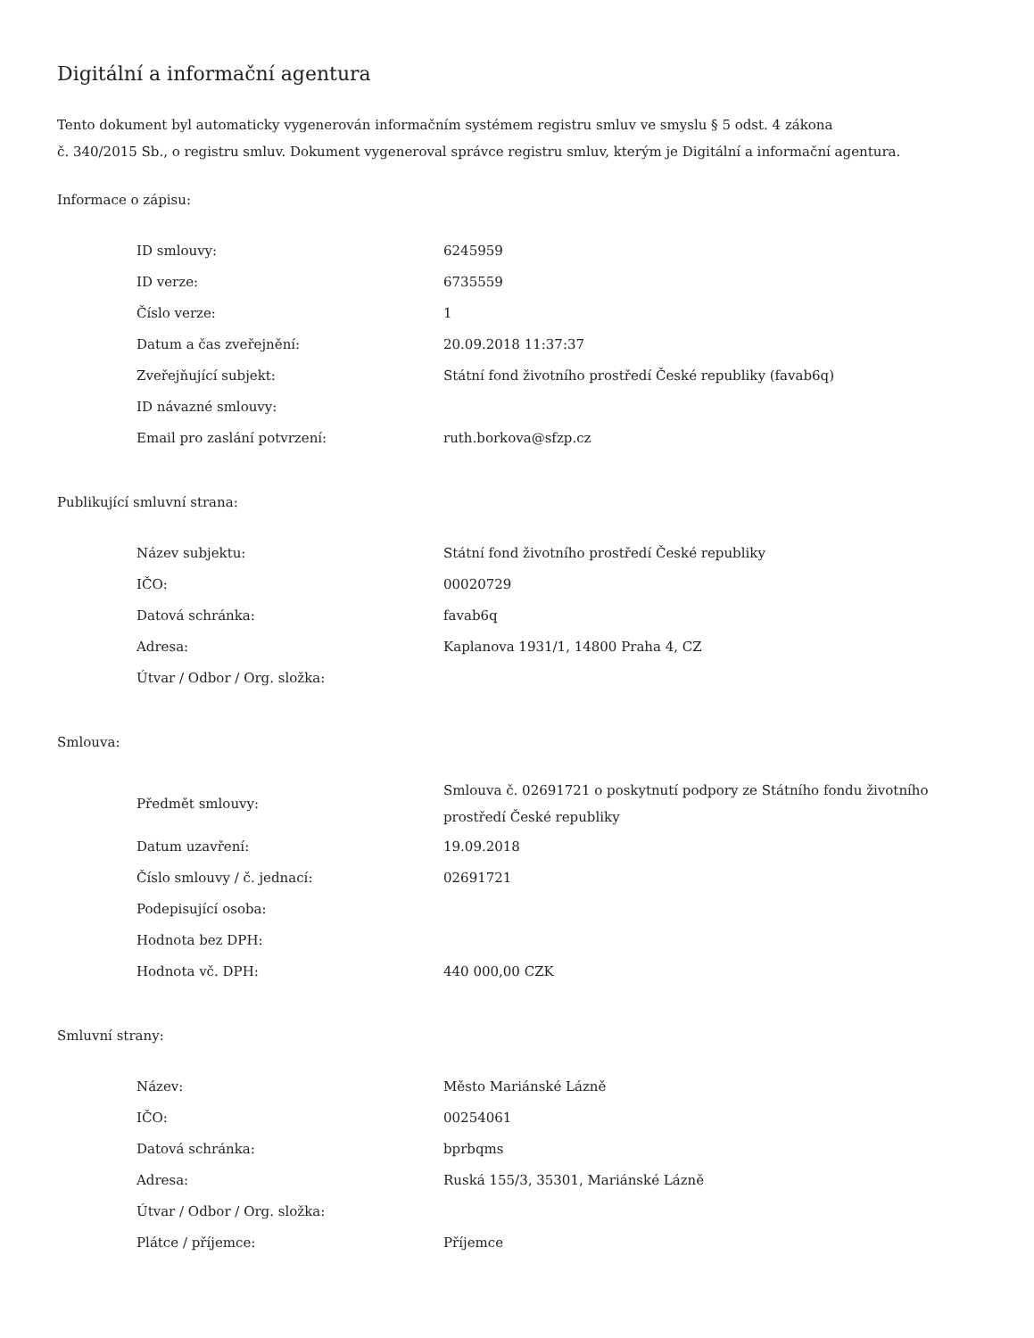Digitální a informační agentura
Tento dokument byl automaticky vygenerován informačním systémem registru smluv ve smyslu § 5 odst. 4 zákona
č. 340/2015 Sb., o registru smluv. Dokument vygeneroval správce registru smluv, kterým je Digitální a informační agentura.
Informace o zápisu:
| ID smlouvy: | 6245959 |
| ID verze: | 6735559 |
| Číslo verze: | 1 |
| Datum a čas zveřejnění: | 20.09.2018 11:37:37 |
| Zveřejňující subjekt: | Státní fond životního prostředí České republiky (favab6q) |
| ID návazné smlouvy: | |
| Email pro zaslání potvrzení: | ruth.borkova@sfzp.cz |
Publikující smluvní strana:
| Název subjektu: | Státní fond životního prostředí České republiky |
| IČO: | 00020729 |
| Datová schránka: | favab6q |
| Adresa: | Kaplanova 1931/1, 14800 Praha 4, CZ |
| Útvar / Odbor / Org. složka: | |
Smlouva:
| Předmět smlouvy: | Smlouva č. 02691721 o poskytnutí podpory ze Státního fondu životního prostředí České republiky |
| Datum uzavření: | 19.09.2018 |
| Číslo smlouvy / č. jednací: | 02691721 |
| Podepisující osoba: | |
| Hodnota bez DPH: | |
| Hodnota vč. DPH: | 440 000,00 CZK |
Smluvní strany:
| Název: | Město Mariánské Lázně |
| IČO: | 00254061 |
| Datová schránka: | bprbqms |
| Adresa: | Ruská 155/3, 35301, Mariánské Lázně |
| Útvar / Odbor / Org. složka: | |
| Plátce / příjemce: | Příjemce |